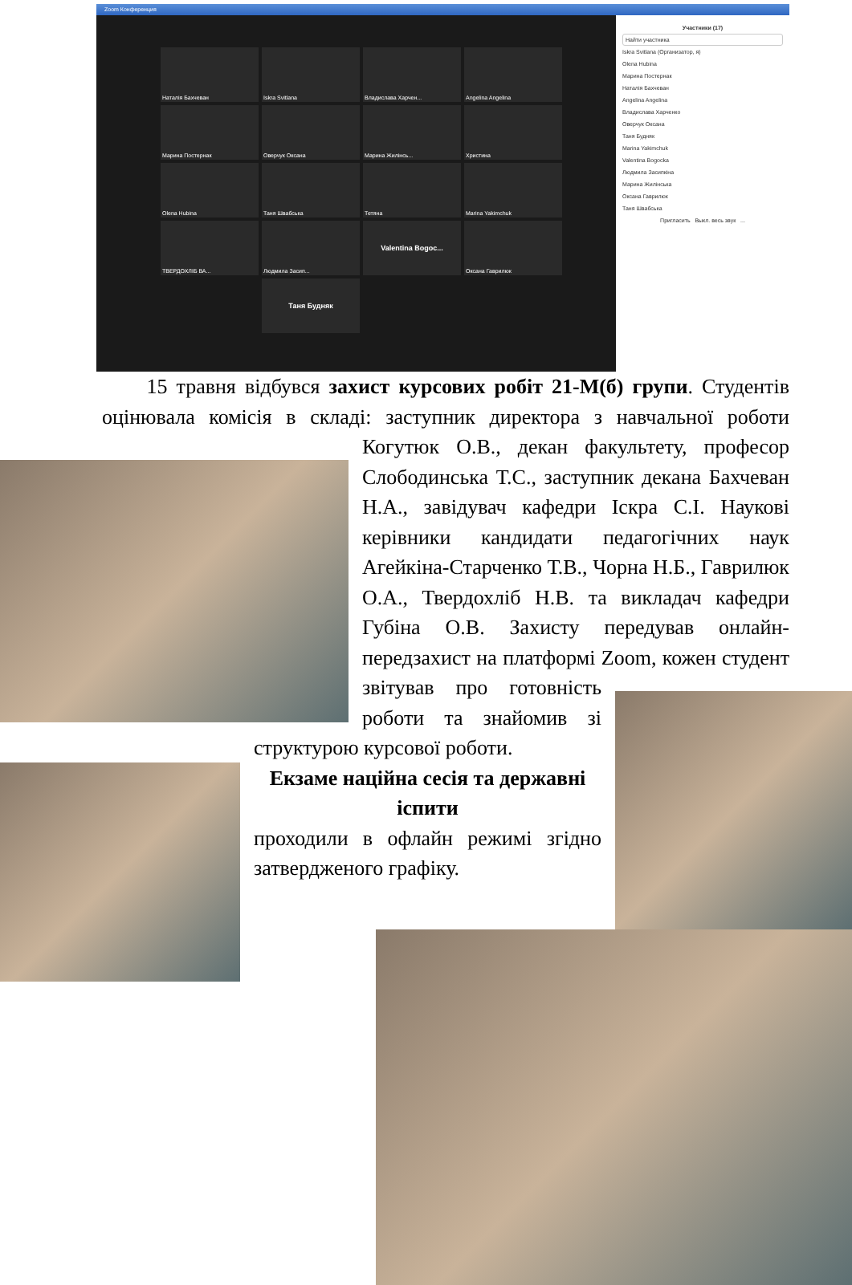Zoom Конференция
Наталія Бахчеван
Iskra Svitlana
Владислава Харчен...
Angelina Angelina
Марина Постернак
Оверчук Оксана
Марина Жилінсь...
Христина
Olena Hubina
Таня Швабська
Тетяна
Marina Yakimchuk
ТВЕРДОХЛІБ ВА...
Людмила Засип...
Valentina Bogoc...
Оксана Гаврилюк
Таня Будняк
Участники (17)
Найти участника
Iskra Svitlana (Организатор, я)
Olena Hubina
Марина Постернак
Наталія Бахчеван
Angelina Angelina
Владислава Харченко
Оверчук Оксана
Таня Будняк
Marina Yakimchuk
Valentina Bogocka
Людмила Засипкіна
Марина Жилінська
Оксана Гаврилюк
Таня Швабська
Пригласить Выкл. весь звук ...
15 травня відбувся захист курсових робіт 21-М(б) групи. Студентів оцінювала комісія в складі: заступник директора з навчальної роботи Когутюк О.В., декан факультету, професор Слободинська Т.С., заступник декана Бахчеван Н.А., завідувач кафедри Іскра С.І. Наукові керівники кандидати педагогічних наук Агейкіна-Старченко Т.В., Чорна Н.Б., Гаврилюк О.А., Твердохліб Н.В. та викладач кафедри Губіна О.В. Захисту передував онлайн-передзахист на платформі Zoom, кожен студент звітував про готовність роботи та знайомив зі структурою курсової роботи.
Екзаме наційна сесія та державні іспити
проходили в офлайн режимі згідно затвердженого графіку.